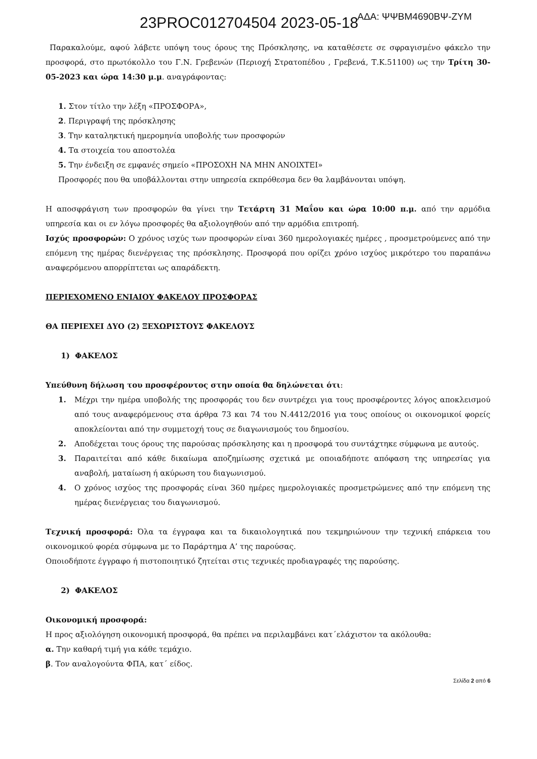23PROC012704504 2023-05-18
ΑΔΑ: ΨΨΒΜ4690ΒΨ-ΖΥΜ
Παρακαλούμε, αφού λάβετε υπόψη τους όρους της Πρόσκλησης, να καταθέσετε σε σφραγισμένο φάκελο την προσφορά, στο πρωτόκολλο του Γ.Ν. Γρεβενών (Περιοχή Στρατοπέδου , Γρεβενά, Τ.Κ.51100) ως την Τρίτη 30-05-2023 και ώρα 14:30 μ.μ. αναγράφοντας:
1. Στον τίτλο την λέξη «ΠΡΟΣΦΟΡΑ»,
2. Περιγραφή της πρόσκλησης
3. Την καταληκτική ημερομηνία υποβολής των προσφορών
4. Τα στοιχεία του αποστολέα
5. Την ένδειξη σε εμφανές σημείο «ΠΡΟΣΟΧΗ ΝΑ ΜΗΝ ΑΝΟΙΧΤΕΙ»
Προσφορές που θα υποβάλλονται στην υπηρεσία εκπρόθεσμα δεν θα λαμβάνονται υπόψη.
Η αποσφράγιση των προσφορών θα γίνει την Τετάρτη 31 Μαΐου και ώρα 10:00 π.μ. από την αρμόδια υπηρεσία και οι εν λόγω προσφορές θα αξιολογηθούν από την αρμόδια επιτροπή.
Ισχύς προσφορών: Ο χρόνος ισχύς των προσφορών είναι 360 ημερολογιακές ημέρες , προσμετρούμενες από την επόμενη της ημέρας διενέργειας της πρόσκλησης. Προσφορά που ορίζει χρόνο ισχύος μικρότερο του παραπάνω αναφερόμενου απορρίπτεται ως απαράδεκτη.
ΠΕΡΙΕΧΟΜΕΝΟ ΕΝΙΑΙΟΥ ΦΑΚΕΛΟΥ ΠΡΟΣΦΟΡΑΣ
ΘΑ ΠΕΡΙΕΧΕΙ ΔΥΟ (2) ΞΕΧΩΡΙΣΤΟΥΣ ΦΑΚΕΛΟΥΣ
1) ΦΑΚΕΛΟΣ
Υπεύθυνη δήλωση του προσφέροντος στην οποία θα δηλώνεται ότι:
1. Μέχρι την ημέρα υποβολής της προσφοράς του δεν συντρέχει για τους προσφέροντες λόγος αποκλεισμού από τους αναφερόμενους στα άρθρα 73 και 74 του Ν.4412/2016 για τους οποίους οι οικονομικοί φορείς αποκλείονται από την συμμετοχή τους σε διαγωνισμούς του δημοσίου.
2. Αποδέχεται τους όρους της παρούσας πρόσκλησης και η προσφορά του συντάχτηκε σύμφωνα με αυτούς.
3. Παραιτείται από κάθε δικαίωμα αποζημίωσης σχετικά με οποιαδήποτε απόφαση της υπηρεσίας για αναβολή, ματαίωση ή ακύρωση του διαγωνισμού.
4. Ο χρόνος ισχύος της προσφοράς είναι 360 ημέρες ημερολογιακές προσμετρώμενες από την επόμενη της ημέρας διενέργειας του διαγωνισμού.
Τεχνική προσφορά: Όλα τα έγγραφα και τα δικαιολογητικά που τεκμηριώνουν την τεχνική επάρκεια του οικονομικού φορέα σύμφωνα με το Παράρτημα Α’ της παρούσας.
Οποιοδήποτε έγγραφο ή πιστοποιητικό ζητείται στις τεχνικές προδιαγραφές της παρούσης.
2) ΦΑΚΕΛΟΣ
Οικονομική προσφορά:
Η προς αξιολόγηση οικονομική προσφορά, θα πρέπει να περιλαμβάνει κατ΄ελάχιστον τα ακόλουθα:
α. Την καθαρή τιμή για κάθε τεμάχιο.
β. Τον αναλογούντα ΦΠΑ, κατ΄ είδος.
Σελίδα 2 από 6